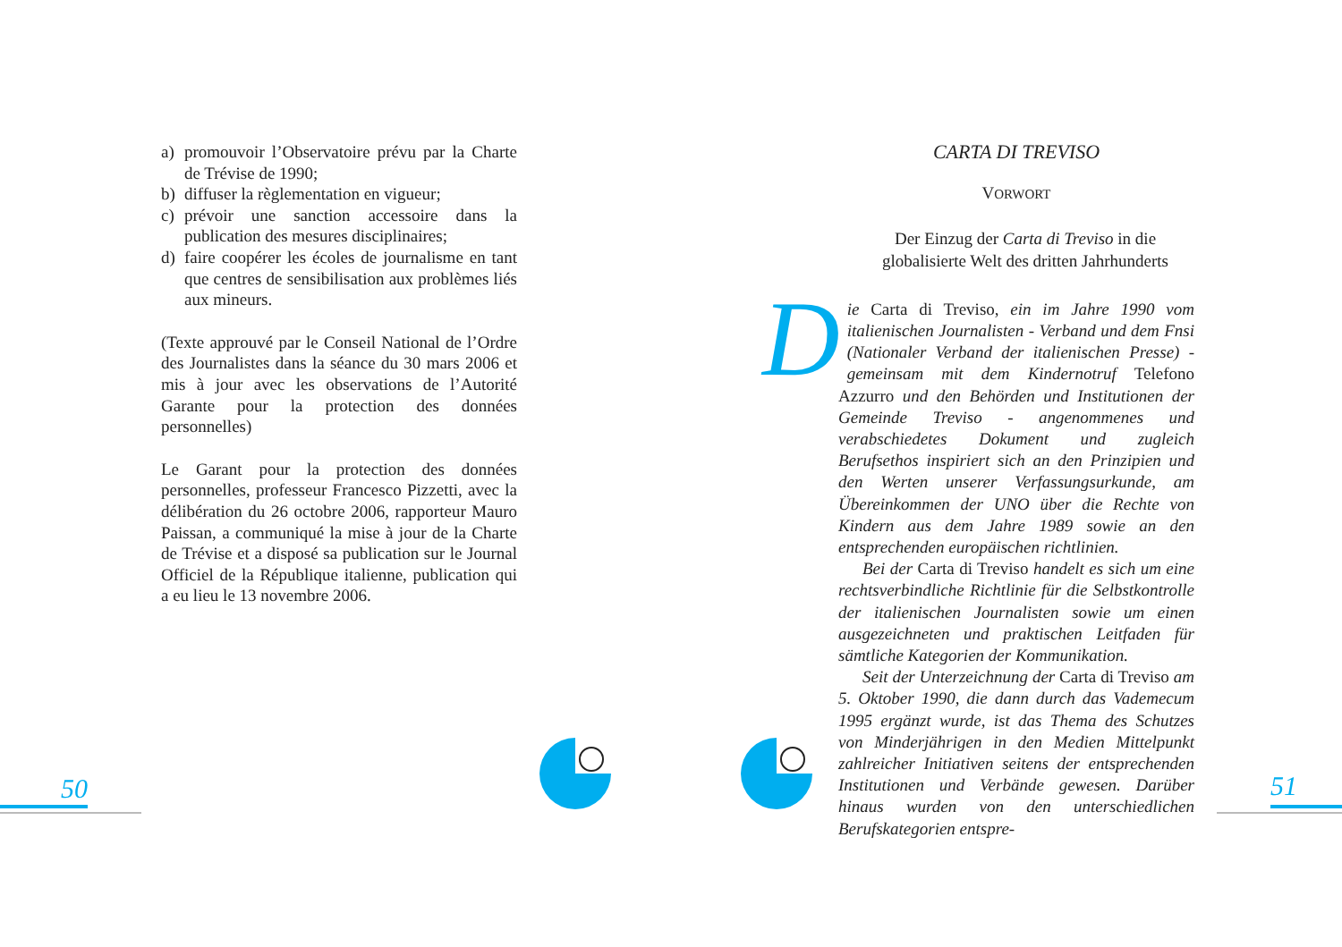a) promouvoir l’Observatoire prévu par la Charte de Trévise de 1990;
b) diffuser la règlementation en vigueur;
c) prévoir une sanction accessoire dans la publication des mesures disciplinaires;
d) faire coopérer les écoles de journalisme en tant que centres de sensibilisation aux problèmes liés aux mineurs.
(Texte approuvé par le Conseil National de l’Ordre des Journalistes dans la séance du 30 mars 2006 et mis à jour avec les observations de l’Autorité Garante pour la protection des données personnelles)
Le Garant pour la protection des données personnelles, professeur Francesco Pizzetti, avec la délibération du 26 octobre 2006, rapporteur Mauro Paissan, a communiqué la mise à jour de la Charte de Trévise et a disposé sa publication sur le Journal Officiel de la République italienne, publication qui a eu lieu le 13 novembre 2006.
CARTA DI TREVISO
VORWORT
Der Einzug der Carta di Treviso in die globalisierte Welt des dritten Jahrhunderts
Die Carta di Treviso, ein im Jahre 1990 vom italienischen Journalisten - Verband und dem Fnsi (Nationaler Verband der italienischen Presse) - gemeinsam mit dem Kindernotruf Telefono Azzurro und den Behörden und Institutionen der Gemeinde Treviso - angenommenes und verabschiedetes Dokument und zugleich Berufsethos inspiriert sich an den Prinzipien und den Werten unserer Verfassungsurkunde, am Übereinkommen der UNO über die Rechte von Kindern aus dem Jahre 1989 sowie an den entsprechenden europäischen richtlinien.
Bei der Carta di Treviso handelt es sich um eine rechtsverbindliche Richtlinie für die Selbstkontrolle der italienischen Journalisten sowie um einen ausgezeichneten und praktischen Leitfaden für sämtliche Kategorien der Kommunikation.
Seit der Unterzeichnung der Carta di Treviso am 5. Oktober 1990, die dann durch das Vademecum 1995 ergänzt wurde, ist das Thema des Schutzes von Minderjährigen in den Medien Mittelpunkt zahlreicher Initiativen seitens der entsprechenden Institutionen und Verbände gewesen. Darüber hinaus wurden von den unterschiedlichen Berufskategorien entspre-
50 51